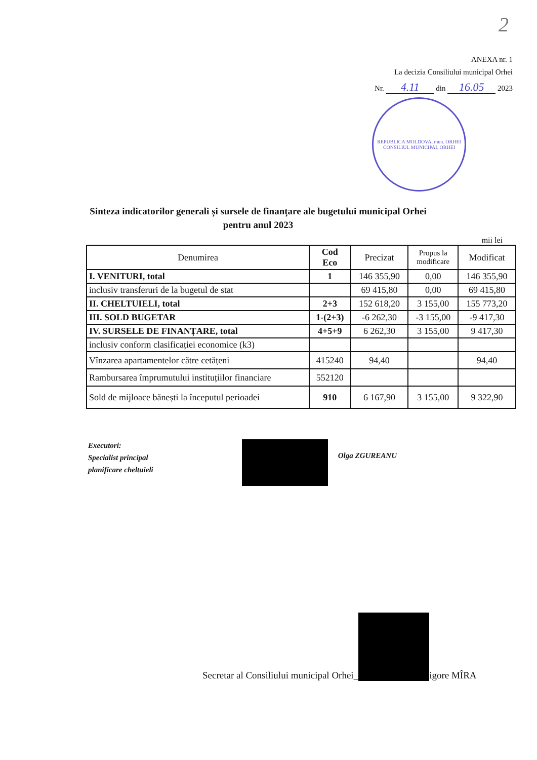2
ANEXA nr. 1
La decizia Consiliului municipal Orhei
Nr. 4.11 din 16.05 2023
REPUBLICA MOLDOVA, mun. ORHEI
CONSILIUL MUNICIPAL ORHEI
Sinteza indicatorilor generali și sursele de finanțare ale bugetului municipal Orhei
pentru anul 2023
mii lei
| Denumirea | Cod Eco | Precizat | Propus la modificare | Modificat |
| --- | --- | --- | --- | --- |
| I. VENITURI, total | 1 | 146 355,90 | 0,00 | 146 355,90 |
| inclusiv transferuri de la bugetul de stat | | 69 415,80 | 0,00 | 69 415,80 |
| II. CHELTUIELI, total | 2+3 | 152 618,20 | 3 155,00 | 155 773,20 |
| III. SOLD BUGETAR | 1-(2+3) | -6 262,30 | -3 155,00 | -9 417,30 |
| IV. SURSELE DE FINANȚARE, total | 4+5+9 | 6 262,30 | 3 155,00 | 9 417,30 |
| inclusiv conform clasificației economice (k3) | | | | |
| Vînzarea apartamentelor către cetățeni | 415240 | 94,40 | | 94,40 |
| Rambursarea împrumutului instituțiilor financiare | 552120 | | | |
| Sold de mijloace bănești la începutul perioadei | 910 | 6 167,90 | 3 155,00 | 9 322,90 |
Executori:
Specialist principal
planificare cheltuieli
Olga ZGUREANU
Secretar al Consiliului municipal Orhei_
igore MÎRA